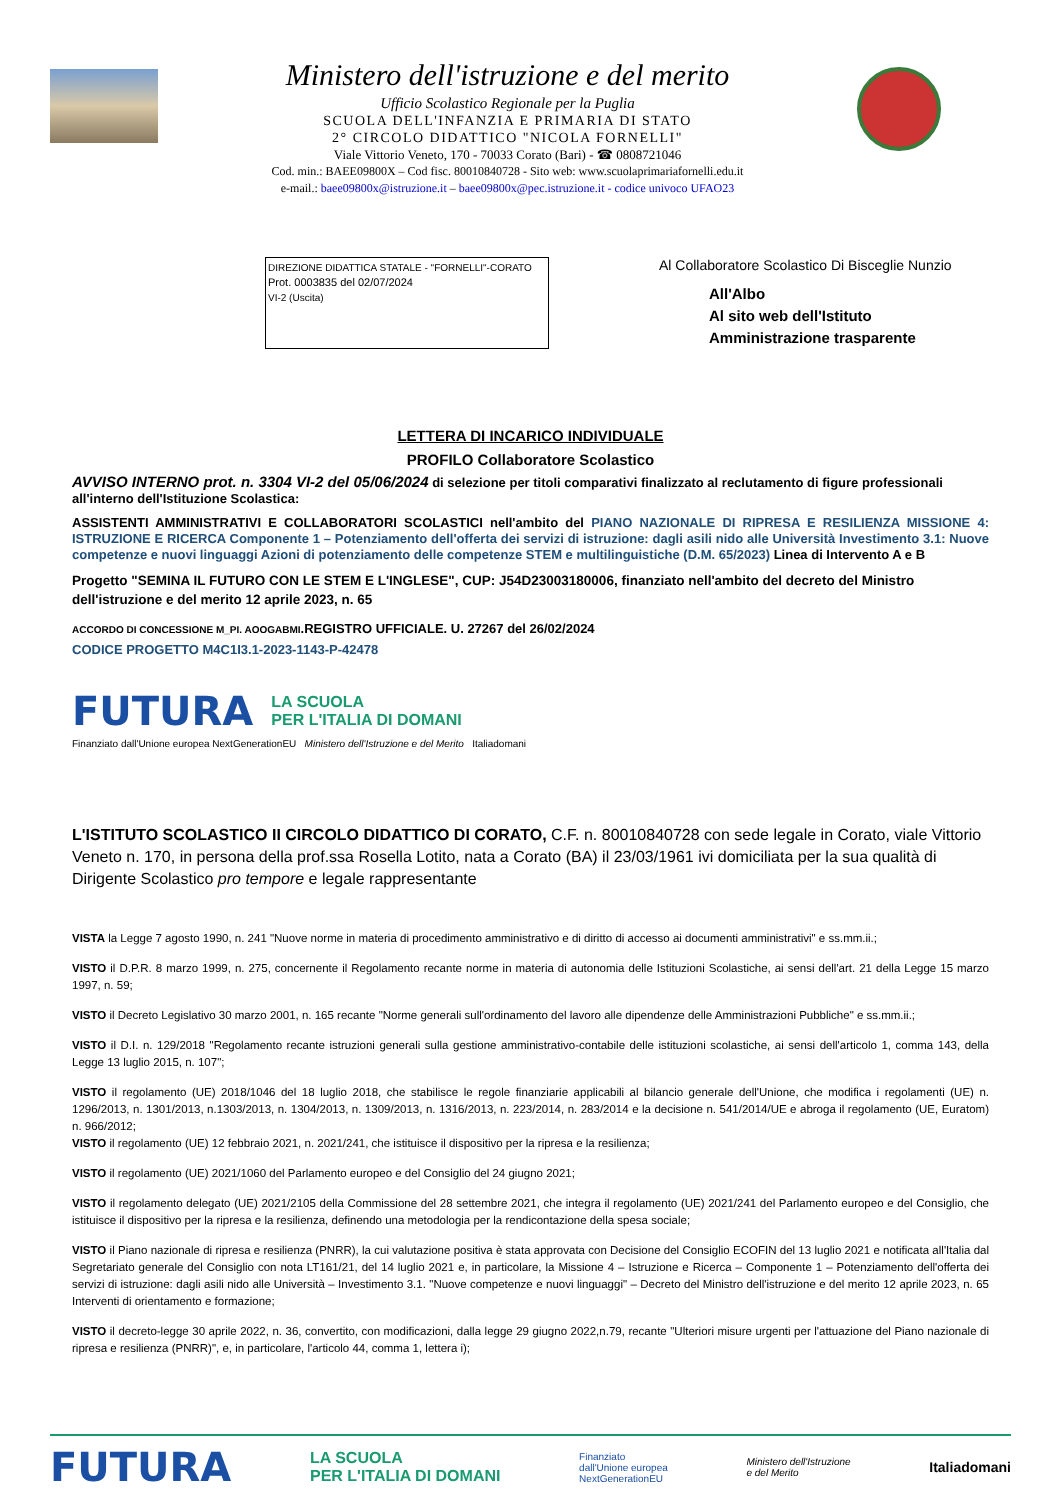Ministero dell'istruzione e del merito
Ufficio Scolastico Regionale per la Puglia
SCUOLA DELL'INFANZIA E PRIMARIA DI STATO
2° CIRCOLO DIDATTICO "NICOLA FORNELLI"
Viale Vittorio Veneto, 170 - 70033 Corato (Bari) - ☎ 0808721046
Cod. min.: BAEE09800X – Cod fisc. 80010840728 - Sito web: www.scuolaprimariafornelli.edu.it
e-mail.: baee09800x@istruzione.it – baee09800x@pec.istruzione.it - codice univoco UFAO23
DIREZIONE DIDATTICA STATALE - "FORNELLI"-CORATO
Prot. 0003835 del 02/07/2024
VI-2 (Uscita)
Al Collaboratore Scolastico Di Bisceglie Nunzio
All'Albo
Al sito web dell'Istituto
Amministrazione trasparente
LETTERA DI INCARICO INDIVIDUALE
PROFILO Collaboratore Scolastico
AVVISO INTERNO prot. n. 3304 VI-2 del 05/06/2024 di selezione per titoli comparativi finalizzato al reclutamento di figure professionali all'interno dell'Istituzione Scolastica:
ASSISTENTI AMMINISTRATIVI E COLLABORATORI SCOLASTICI nell'ambito del PIANO NAZIONALE DI RIPRESA E RESILIENZA MISSIONE 4: ISTRUZIONE E RICERCA Componente 1 – Potenziamento dell'offerta dei servizi di istruzione: dagli asili nido alle Università Investimento 3.1: Nuove competenze e nuovi linguaggi Azioni di potenziamento delle competenze STEM e multilinguistiche (D.M. 65/2023) Linea di Intervento A e B
Progetto "SEMINA IL FUTURO CON LE STEM E L'INGLESE", CUP: J54D23003180006, finanziato nell'ambito del decreto del Ministro dell'istruzione e del merito 12 aprile 2023, n. 65
ACCORDO DI CONCESSIONE M_PI. AOOGABMI.REGISTRO UFFICIALE. U. 27267 del 26/02/2024
CODICE PROGETTO M4C1I3.1-2023-1143-P-42478
FUTURA LA SCUOLA
PER L'ITALIA DI DOMANI
Finanziato dall'Unione europea NextGenerationEU Ministero dell'Istruzione e del Merito Italiadomani
L'ISTITUTO SCOLASTICO II CIRCOLO DIDATTICO DI CORATO, C.F. n. 80010840728 con sede legale in Corato, viale Vittorio Veneto n. 170, in persona della prof.ssa Rosella Lotito, nata a Corato (BA) il 23/03/1961 ivi domiciliata per la sua qualità di Dirigente Scolastico pro tempore e legale rappresentante
VISTA la Legge 7 agosto 1990, n. 241 "Nuove norme in materia di procedimento amministrativo e di diritto di accesso ai documenti amministrativi" e ss.mm.ii.;
VISTO il D.P.R. 8 marzo 1999, n. 275, concernente il Regolamento recante norme in materia di autonomia delle Istituzioni Scolastiche, ai sensi dell'art. 21 della Legge 15 marzo 1997, n. 59;
VISTO il Decreto Legislativo 30 marzo 2001, n. 165 recante "Norme generali sull'ordinamento del lavoro alle dipendenze delle Amministrazioni Pubbliche" e ss.mm.ii.;
VISTO il D.I. n. 129/2018 "Regolamento recante istruzioni generali sulla gestione amministrativo-contabile delle istituzioni scolastiche, ai sensi dell'articolo 1, comma 143, della Legge 13 luglio 2015, n. 107";
VISTO il regolamento (UE) 2018/1046 del 18 luglio 2018, che stabilisce le regole finanziarie applicabili al bilancio generale dell'Unione, che modifica i regolamenti (UE) n. 1296/2013, n. 1301/2013, n.1303/2013, n. 1304/2013, n. 1309/2013, n. 1316/2013, n. 223/2014, n. 283/2014 e la decisione n. 541/2014/UE e abroga il regolamento (UE, Euratom) n. 966/2012;
VISTO il regolamento (UE) 12 febbraio 2021, n. 2021/241, che istituisce il dispositivo per la ripresa e la resilienza;
VISTO il regolamento (UE) 2021/1060 del Parlamento europeo e del Consiglio del 24 giugno 2021;
VISTO il regolamento delegato (UE) 2021/2105 della Commissione del 28 settembre 2021, che integra il regolamento (UE) 2021/241 del Parlamento europeo e del Consiglio, che istituisce il dispositivo per la ripresa e la resilienza, definendo una metodologia per la rendicontazione della spesa sociale;
VISTO il Piano nazionale di ripresa e resilienza (PNRR), la cui valutazione positiva è stata approvata con Decisione del Consiglio ECOFIN del 13 luglio 2021 e notificata all'Italia dal Segretariato generale del Consiglio con nota LT161/21, del 14 luglio 2021 e, in particolare, la Missione 4 – Istruzione e Ricerca – Componente 1 – Potenziamento dell'offerta dei servizi di istruzione: dagli asili nido alle Università – Investimento 3.1. "Nuove competenze e nuovi linguaggi" – Decreto del Ministro dell'istruzione e del merito 12 aprile 2023, n. 65 Interventi di orientamento e formazione;
VISTO il decreto-legge 30 aprile 2022, n. 36, convertito, con modificazioni, dalla legge 29 giugno 2022,n.79, recante "Ulteriori misure urgenti per l'attuazione del Piano nazionale di ripresa e resilienza (PNRR)", e, in particolare, l'articolo 44, comma 1, lettera i);
FUTURA LA SCUOLA
PER L'ITALIA DI DOMANI Finanziato
dall'Unione europea
NextGenerationEU Ministero dell'Istruzione
e del Merito Italiadomani